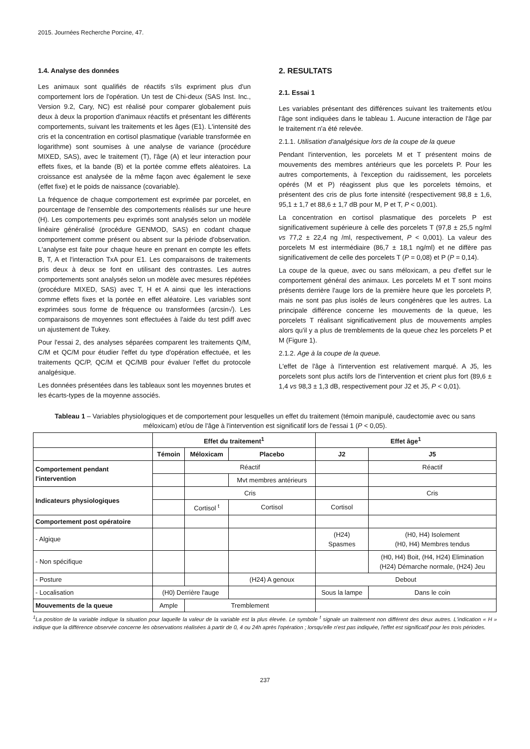2015. Journées Recherche Porcine, 47.
1.4. Analyse des données
Les animaux sont qualifiés de réactifs s'ils expriment plus d'un comportement lors de l'opération. Un test de Chi-deux (SAS Inst. Inc., Version 9.2, Cary, NC) est réalisé pour comparer globalement puis deux à deux la proportion d'animaux réactifs et présentant les différents comportements, suivant les traitements et les âges (E1). L'intensité des cris et la concentration en cortisol plasmatique (variable transformée en logarithme) sont soumises à une analyse de variance (procédure MIXED, SAS), avec le traitement (T), l'âge (A) et leur interaction pour effets fixes, et la bande (B) et la portée comme effets aléatoires. La croissance est analysée de la même façon avec également le sexe (effet fixe) et le poids de naissance (covariable).
La fréquence de chaque comportement est exprimée par porcelet, en pourcentage de l'ensemble des comportements réalisés sur une heure (H). Les comportements peu exprimés sont analysés selon un modèle linéaire généralisé (procédure GENMOD, SAS) en codant chaque comportement comme présent ou absent sur la période d'observation. L'analyse est faite pour chaque heure en prenant en compte les effets B, T, A et l'interaction TxA pour E1. Les comparaisons de traitements pris deux à deux se font en utilisant des contrastes. Les autres comportements sont analysés selon un modèle avec mesures répétées (procédure MIXED, SAS) avec T, H et A ainsi que les interactions comme effets fixes et la portée en effet aléatoire. Les variables sont exprimées sous forme de fréquence ou transformées (arcsin√). Les comparaisons de moyennes sont effectuées à l'aide du test pdiff avec un ajustement de Tukey.
Pour l'essai 2, des analyses séparées comparent les traitements Q/M, C/M et QC/M pour étudier l'effet du type d'opération effectuée, et les traitements QC/P, QC/M et QC/MB pour évaluer l'effet du protocole analgésique.
Les données présentées dans les tableaux sont les moyennes brutes et les écarts-types de la moyenne associés.
2. RESULTATS
2.1. Essai 1
Les variables présentant des différences suivant les traitements et/ou l'âge sont indiquées dans le tableau 1. Aucune interaction de l'âge par le traitement n'a été relevée.
2.1.1. Utilisation d'analgésique lors de la coupe de la queue
Pendant l'intervention, les porcelets M et T présentent moins de mouvements des membres antérieurs que les porcelets P. Pour les autres comportements, à l'exception du raidissement, les porcelets opérés (M et P) réagissent plus que les porcelets témoins, et présentent des cris de plus forte intensité (respectivement 98,8 ± 1,6, 95,1 ± 1,7 et 88,6 ± 1,7 dB pour M, P et T, P < 0,001).
La concentration en cortisol plasmatique des porcelets P est significativement supérieure à celle des porcelets T (97,8 ± 25,5 ng/ml vs 77,2 ± 22,4 ng /ml, respectivement, P < 0,001). La valeur des porcelets M est intermédiaire (86,7 ± 18,1 ng/ml) et ne diffère pas significativement de celle des porcelets T (P = 0,08) et P (P = 0,14).
La coupe de la queue, avec ou sans méloxicam, a peu d'effet sur le comportement général des animaux. Les porcelets M et T sont moins présents derrière l'auge lors de la première heure que les porcelets P, mais ne sont pas plus isolés de leurs congénères que les autres. La principale différence concerne les mouvements de la queue, les porcelets T réalisant significativement plus de mouvements amples alors qu'il y a plus de tremblements de la queue chez les porcelets P et M (Figure 1).
2.1.2. Age à la coupe de la queue.
L'effet de l'âge à l'intervention est relativement marqué. A J5, les porcelets sont plus actifs lors de l'intervention et crient plus fort (89,6 ± 1,4 vs 98,3 ± 1,3 dB, respectivement pour J2 et J5, P < 0,01).
Tableau 1 – Variables physiologiques et de comportement pour lesquelles un effet du traitement (témoin manipulé, caudectomie avec ou sans méloxicam) et/ou de l'âge à l'intervention est significatif lors de l'essai 1 (P < 0,05).
| | Effet du traitement<sup>1</sup> | | | Effet âge<sup>1</sup> | |
| --- | --- | --- | --- | --- | --- |
| | Témoin | Méloxicam | Placebo | J2 | J5 |
| Comportement pendant l'intervention | | Réactif | | | Réactif |
| | | | Mvt membres antérieurs | | |
| Indicateurs physiologiques | | Cris | | | Cris |
| | | Cortisol <sup>t</sup> | Cortisol | Cortisol | |
| Comportement post opératoire | | | | | |
| - Algique | | | | (H24) Spasmes | (H0, H4) Isolement (H0, H4) Membres tendus |
| - Non spécifique | | | | | (H0, H4) Boit, (H4, H24) Elimination (H24) Démarche normale, (H24) Jeu |
| - Posture | | | (H24) A genoux | Debout | |
| - Localisation | (H0) Derrière l'auge | | | Sous la lampe | Dans le coin |
| Mouvements de la queue | Ample | Tremblement | | | |
<sup>1</sup> La position de la variable indique la situation pour laquelle la valeur de la variable est la plus élevée. Le symbole <sup>t</sup> signale un traitement non différent des deux autres. L'indication « H » indique que la différence observée concerne les observations réalisées à partir de 0, 4 ou 24h après l'opération ; lorsqu'elle n'est pas indiquée, l'effet est significatif pour les trois périodes.
237